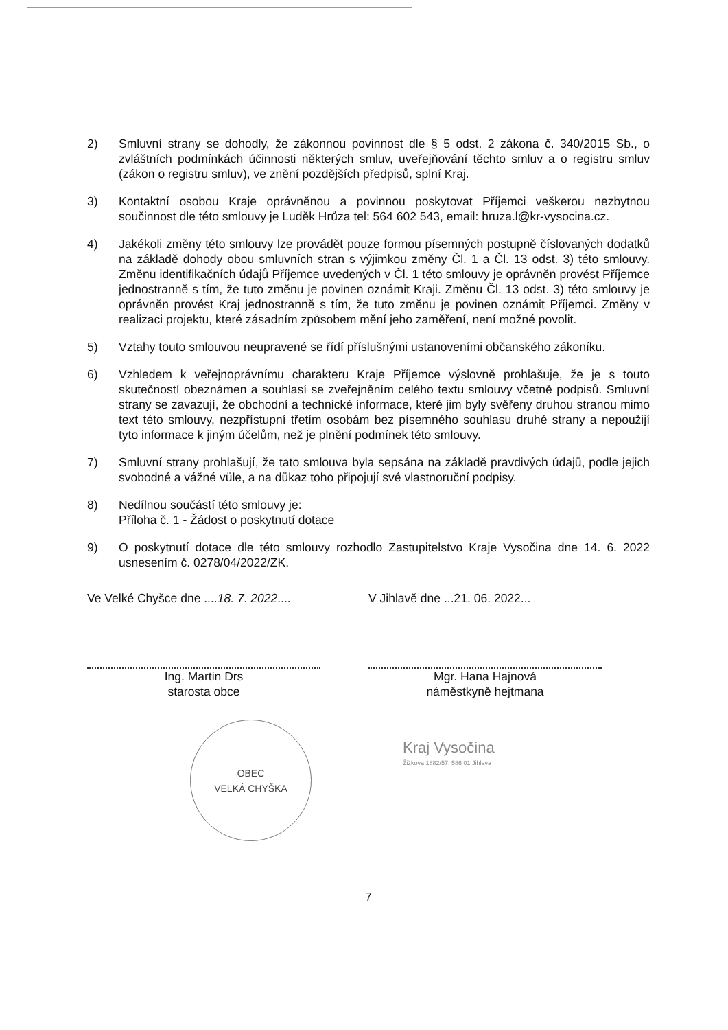2) Smluvní strany se dohodly, že zákonnou povinnost dle § 5 odst. 2 zákona č. 340/2015 Sb., o zvláštních podmínkách účinnosti některých smluv, uveřejňování těchto smluv a o registru smluv (zákon o registru smluv), ve znění pozdějších předpisů, splní Kraj.
3) Kontaktní osobou Kraje oprávněnou a povinnou poskytovat Příjemci veškerou nezbytnou součinnost dle této smlouvy je Luděk Hrůza tel: 564 602 543, email: hruza.l@kr-vysocina.cz.
4) Jakékoli změny této smlouvy lze provádět pouze formou písemných postupně číslovaných dodatků na základě dohody obou smluvních stran s výjimkou změny Čl. 1 a Čl. 13 odst. 3) této smlouvy. Změnu identifikačních údajů Příjemce uvedených v Čl. 1 této smlouvy je oprávněn provést Příjemce jednostranně s tím, že tuto změnu je povinen oznámit Kraji. Změnu Čl. 13 odst. 3) této smlouvy je oprávněn provést Kraj jednostranně s tím, že tuto změnu je povinen oznámit Příjemci. Změny v realizaci projektu, které zásadním způsobem mění jeho zaměření, není možné povolit.
5) Vztahy touto smlouvou neupravené se řídí příslušnými ustanoveními občanského zákoníku.
6) Vzhledem k veřejnoprávnímu charakteru Kraje Příjemce výslovně prohlašuje, že je s touto skutečností obeznámen a souhlasí se zveřejněním celého textu smlouvy včetně podpisů. Smluvní strany se zavazují, že obchodní a technické informace, které jim byly svěřeny druhou stranou mimo text této smlouvy, nezpřístupní třetím osobám bez písemného souhlasu druhé strany a nepoužijí tyto informace k jiným účelům, než je plnění podmínek této smlouvy.
7) Smluvní strany prohlašují, že tato smlouva byla sepsána na základě pravdivých údajů, podle jejich svobodné a vážné vůle, a na důkaz toho připojují své vlastnoruční podpisy.
8) Nedílnou součástí této smlouvy je:
Příloha č. 1 - Žádost o poskytnutí dotace
9) O poskytnutí dotace dle této smlouvy rozhodlo Zastupitelstvo Kraje Vysočina dne 14. 6. 2022 usnesením č. 0278/04/2022/ZK.
Ve Velké Chyšce dne ....18. 7. 2022....
Ing. Martin Drs
starosta obce
OBEC
VELKÁ CHYŠKA
V Jihlavě dne ...21. 06. 2022...
Mgr. Hana Hajnová
náměstkyně hejtmana
Kraj Vysočina
Žižkova 1882/57, 586 01 Jihlava
7